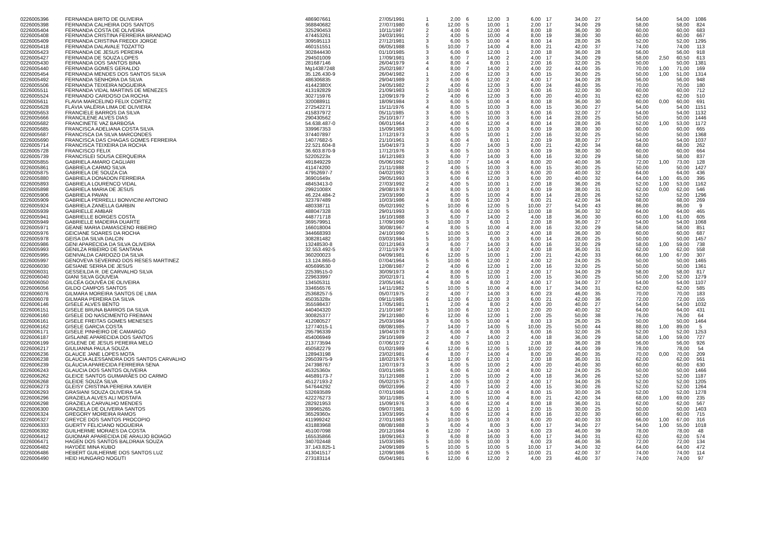| 0226005396 | FERNANDA BRITO DE OLIVEIRA | 486907661 | 27/05/1991 | 1 | 2,00 | 6 | 12,00 | 3 | 6,00 | 17 | 34,00 | 27 | 54,00 | | 54,00 | 1086 |
| 0226005398 | FERNANDA CALHEIRA DOS SANTOS | 368840682 | 27/07/1980 | 6 | 12,00 | 5 | 10,00 | 1 | 2,00 | 17 | 34,00 | 29 | 58,00 | | 58,00 | 824 |
| 0226005404 | FERNANDA COSTA DE OLIVEIRA | 325290453 | 10/11/1987 | 2 | 4,00 | 6 | 12,00 | 4 | 8,00 | 18 | 36,00 | 30 | 60,00 | | 60,00 | 683 |
| 0226005408 | FERNANDA CRISTINA FERREIRA BRANDAO | 474453261 | 24/03/1991 | 2 | 4,00 | 5 | 10,00 | 4 | 8,00 | 19 | 38,00 | 30 | 60,00 | | 60,00 | 667 |
| 0226005409 | FERNANDA CRISTINA FREDDI JORGE | 309595113 | 27/12/1981 | 3 | 6,00 | 5 | 10,00 | 4 | 8,00 | 14 | 28,00 | 26 | 52,00 | | 52,00 | 1295 |
| 0226005418 | FERNANDA DALAVALE TOZATTO | 460151551 | 06/05/1988 | 5 | 10,00 | 7 | 14,00 | 4 | 8,00 | 21 | 42,00 | 37 | 74,00 | | 74,00 | 113 |
| 0226005423 | FERNANDA DE JESUS PEREIRA | 302844430 | 01/10/1985 | 3 | 6,00 | 6 | 12,00 | 1 | 2,00 | 18 | 36,00 | 28 | 56,00 | | 56,00 | 918 |
| 0226005427 | FERNANDA DE SOUZA LOPES | 294501009 | 17/09/1981 | 3 | 6,00 | 7 | 14,00 | 2 | 4,00 | 17 | 34,00 | 29 | 58,00 | 2,50 | 60,50 | 613 |
| 0226005430 | FERNANDA DOS SANTOS BINA | 281687146 | 26/04/1979 | 4 | 8,00 | 4 | 8,00 | 1 | 2,00 | 16 | 32,00 | 25 | 50,00 | | 50,00 | 1381 |
| 0226005440 | FERNANDA GOMES GERALDO | Mg14387248 | 25/02/1987 | 4 | 8,00 | 7 | 14,00 | 2 | 4,00 | 22 | 44,00 | 35 | 70,00 | 1,00 | 71,00 | 169 |
| 0226005454 | FERNANDA MENDES DOS SANTOS SILVA | 35.126.430-9 | 26/04/1982 | 1 | 2,00 | 6 | 12,00 | 3 | 6,00 | 15 | 30,00 | 25 | 50,00 | 1,00 | 51,00 | 1314 |
| 0226005492 | FERNANDA SENHORA DA SILVA | 486306835 | 29/04/1989 | 3 | 6,00 | 6 | 12,00 | 2 | 4,00 | 17 | 34,00 | 28 | 56,00 | | 56,00 | 948 |
| 0226005506 | FERNANDA TEIXEIRA NOGUEIRA | 41442380X | 24/05/1982 | 2 | 4,00 | 6 | 12,00 | 3 | 6,00 | 24 | 48,00 | 35 | 70,00 | | 70,00 | 180 |
| 0226005511 | FERNANDA VIDAL MARTINS DE MENEZES | 413192829 | 21/09/1983 | 5 | 10,00 | 6 | 12,00 | 3 | 6,00 | 16 | 32,00 | 30 | 60,00 | | 60,00 | 712 |
| 0226005524 | FERNANDO CARDOSO DA ROCHA | 302715976 | 12/09/1979 | 2 | 4,00 | 6 | 12,00 | 3 | 6,00 | 20 | 40,00 | 31 | 62,00 | | 62,00 | 510 |
| 0226005611 | FLAVIA MARCELINO FELIX CORTEZ | 320088911 | 18/09/1984 | 3 | 6,00 | 5 | 10,00 | 4 | 8,00 | 18 | 36,00 | 30 | 60,00 | 0,00 | 60,00 | 691 |
| 0226005628 | FLÁVIA VALÉRIA LIMA DE OLIVIERA | 272542271 | 15/11/1976 | 4 | 8,00 | 5 | 10,00 | 3 | 6,00 | 15 | 30,00 | 27 | 54,00 | | 54,00 | 1151 |
| 0226005653 | FRANCIELE BARROS DA SILVA | 415837972 | 05/11/1985 | 3 | 6,00 | 5 | 10,00 | 3 | 6,00 | 16 | 32,00 | 27 | 54,00 | | 54,00 | 1132 |
| 0226005666 | FRANCILENE ALVES DIAS | 290430562 | 25/10/1977 | 3 | 6,00 | 5 | 10,00 | 3 | 6,00 | 14 | 28,00 | 25 | 50,00 | | 50,00 | 1446 |
| 0226005682 | FRANCINETE VAZ BARBOSA | 54.638.487-0 | 06/01/1964 | 2 | 4,00 | 6 | 12,00 | 4 | 8,00 | 14 | 28,00 | 26 | 52,00 | 1,00 | 53,00 | 1172 |
| 0226005685 | FRANCISCA ADELIANA COSTA SILVA | 339967353 | 15/09/1983 | 3 | 6,00 | 5 | 10,00 | 3 | 6,00 | 19 | 38,00 | 30 | 60,00 | | 60,00 | 665 |
| 0226005687 | FRANCISCA DA SILVA MARCONDES | 374407897 | 17/12/1973 | 3 | 6,00 | 5 | 10,00 | 1 | 2,00 | 16 | 32,00 | 25 | 50,00 | | 50,00 | 1368 |
| 0226005690 | FRANCISCA DAS CHAGAS GOMES FERREIRA | 14077682-5 | 21/10/1961 | 3 | 6,00 | 4 | 8,00 | 1 | 2,00 | 19 | 38,00 | 27 | 54,00 | | 54,00 | 1037 |
| 0226005714 | FRANCISCA TEIXEIRA DA ROCHA | 22.521.604-8 | 15/04/1973 | 3 | 6,00 | 7 | 14,00 | 3 | 6,00 | 21 | 42,00 | 34 | 68,00 | | 68,00 | 262 |
| 0226005728 | FRANCISCO FELIX | 36.603.870-9 | 17/12/1976 | 3 | 6,00 | 5 | 10,00 | 3 | 6,00 | 19 | 38,00 | 30 | 60,00 | | 60,00 | 664 |
| 0226005739 | FRANCISLEI SOUSA CERQUEIRA | 52205223x | 16/12/1983 | 3 | 6,00 | 7 | 14,00 | 3 | 6,00 | 16 | 32,00 | 29 | 58,00 | | 58,00 | 837 |
| 0226005855 | GABRIELA AMARO CAGLIARI | 491849229 | 05/06/1992 | 5 | 10,00 | 7 | 14,00 | 4 | 8,00 | 20 | 40,00 | 36 | 72,00 | 1,00 | 73,00 | 128 |
| 0226005861 | GABRIELA CARMO SILVA | 411474200 | 21/11/1988 | 2 | 4,00 | 5 | 10,00 | 3 | 6,00 | 15 | 30,00 | 25 | 50,00 | | 50,00 | 1427 |
| 0226005875 | GABRIELA DE SOUZA CIA | 47952697-7 | 04/02/1992 | 3 | 6,00 | 6 | 12,00 | 3 | 6,00 | 20 | 40,00 | 32 | 64,00 | | 64,00 | 436 |
| 0226005880 | GABRIELA DONADON FERREIRA | 36901649x | 29/05/1993 | 3 | 6,00 | 6 | 12,00 | 3 | 6,00 | 20 | 40,00 | 32 | 64,00 | 1,00 | 65,00 | 395 |
| 0226005893 | GABRIELA LOURENCO VIDAL | 48453413-0 | 27/03/1992 | 2 | 4,00 | 5 | 10,00 | 1 | 2,00 | 18 | 36,00 | 26 | 52,00 | 1,00 | 53,00 | 1162 |
| 0226005898 | GABRIELA MARIA DE JESUS | 29921008X | 29/08/1978 | 4 | 8,00 | 5 | 10,00 | 3 | 6,00 | 19 | 38,00 | 31 | 62,00 | 0,00 | 62,00 | 546 |
| 0226005906 | GABRIELA PAVAN | 46.224.484-2 | 23/03/1990 | 3 | 6,00 | 5 | 10,00 | 4 | 8,00 | 14 | 28,00 | 26 | 52,00 | | 52,00 | 1296 |
| 0226005909 | GABRIELA PERRELLI BONVICINI ANTONIO | 323797489 | 10/03/1986 | 4 | 8,00 | 6 | 12,00 | 3 | 6,00 | 21 | 42,00 | 34 | 68,00 | | 68,00 | 269 |
| 0226005924 | GABRIELA ZANELLA GARBIN | 480338711 | 05/02/1992 | 5 | 10,00 | 6 | 12,00 | 5 | 10,00 | 27 | 54,00 | 43 | 86,00 | | 86,00 | 9 |
| 0226005939 | GABRIELLE AMBAR | 488047328 | 29/01/1993 | 3 | 6,00 | 6 | 12,00 | 5 | 10,00 | 18 | 36,00 | 32 | 64,00 | | 64,00 | 465 |
| 0226005941 | GABRIELLE BORGES COSTA | 448771718 | 16/10/1988 | 3 | 6,00 | 7 | 14,00 | 2 | 4,00 | 18 | 36,00 | 30 | 60,00 | 1,00 | 61,00 | 605 |
| 0226005949 | GABRIELLE MADEIRA DUARTE | 369579951 | 17/09/1990 | 5 | 10,00 | 3 | 6,00 | 1 | 2,00 | 18 | 36,00 | 27 | 54,00 | | 54,00 | 1068 |
| 0226005971 | GEANE MARIA DAMASCENO RIBEIRO | 166018004 | 30/08/1967 | 4 | 8,00 | 5 | 10,00 | 4 | 8,00 | 16 | 32,00 | 29 | 58,00 | | 58,00 | 851 |
| 0226005976 | GEICIANE SOARES DA ROCHA | 344668393 | 24/10/1990 | 5 | 10,00 | 5 | 10,00 | 2 | 4,00 | 18 | 36,00 | 30 | 60,00 | | 60,00 | 687 |
| 0226005978 | GEISA DA SILVA DALCIN | 308281482 | 03/03/1984 | 5 | 10,00 | 3 | 6,00 | 3 | 6,00 | 14 | 28,00 | 25 | 50,00 | | 50,00 | 1457 |
| 0226005986 | GENI APARECIDA DA SILVA OLIVEIRA | 13248530-8 | 02/12/1963 | 3 | 6,00 | 7 | 14,00 | 3 | 6,00 | 16 | 32,00 | 29 | 58,00 | 1,00 | 59,00 | 738 |
| 0226005993 | GENILZA RIBEIRO DE SANTANA | 32.553.492-5 | 27/11/1979 | 4 | 8,00 | 7 | 14,00 | 2 | 4,00 | 18 | 36,00 | 31 | 62,00 | | 62,00 | 558 |
| 0226005995 | GENIVALDA CARDOZO DA SILVA | 360200023 | 04/09/1981 | 6 | 12,00 | 5 | 10,00 | 1 | 2,00 | 21 | 42,00 | 33 | 66,00 | 1,00 | 67,00 | 307 |
| 0226005997 | GENOVEVA SEVERINO DOS RESES MARTINEZ | 13.124.865-0 | 07/04/1964 | 5 | 10,00 | 6 | 12,00 | 2 | 4,00 | 12 | 24,00 | 25 | 50,00 | | 50,00 | 1465 |
| 0226006030 | GESIANE SERRA DE JESUS | 405699530 | 12/08/1987 | 2 | 4,00 | 6 | 12,00 | 1 | 2,00 | 16 | 32,00 | 25 | 50,00 | | 50,00 | 1361 |
| 0226006031 | GESSEILDA R. DE CARVALHO SILVA | 22539515-0 | 30/09/1973 | 4 | 8,00 | 6 | 12,00 | 2 | 4,00 | 17 | 34,00 | 29 | 58,00 | | 58,00 | 817 |
| 0226006040 | GIANI SILVA GOUVEIA | 229633997 | 20/02/1971 | 4 | 8,00 | 5 | 10,00 | 1 | 2,00 | 15 | 30,00 | 25 | 50,00 | 2,00 | 52,00 | 1279 |
| 0226006050 | GILCÉA GOUVÊA DE OLIVEIRA | 134505311 | 23/05/1961 | 4 | 8,00 | 4 | 8,00 | 2 | 4,00 | 17 | 34,00 | 27 | 54,00 | | 54,00 | 1107 |
| 0226006056 | GILDO CAMPOS SANTOS | 334656576 | 14/11/1982 | 5 | 10,00 | 5 | 10,00 | 4 | 8,00 | 17 | 34,00 | 31 | 62,00 | | 62,00 | 585 |
| 0226006076 | GILMARA MOREIRA SANTOS DE LIMA | 25368257-5 | 05/07/1975 | 2 | 4,00 | 7 | 14,00 | 3 | 6,00 | 23 | 46,00 | 35 | 70,00 | | 70,00 | 183 |
| 0226006078 | GILMARA PEREIRA DA SILVA | 45035328x | 09/11/1985 | 6 | 12,00 | 6 | 12,00 | 3 | 6,00 | 21 | 42,00 | 36 | 72,00 | | 72,00 | 155 |
| 0226006146 | GISELE ALVES BENTO | 355598437 | 17/05/1981 | 1 | 2,00 | 4 | 8,00 | 2 | 4,00 | 20 | 40,00 | 27 | 54,00 | | 54,00 | 1032 |
| 0226006151 | GISELE BRUNA BARROS DA SILVA | 440404320 | 21/10/1987 | 5 | 10,00 | 6 | 12,00 | 1 | 2,00 | 20 | 40,00 | 32 | 64,00 | | 64,00 | 431 |
| 0226006160 | GISELE DO NASCIMENTO FREIMAN | 300825377 | 29/12/1980 | 6 | 12,00 | 6 | 12,00 | 1 | 2,00 | 25 | 50,00 | 38 | 76,00 | | 76,00 | 64 |
| 0226006161 | GISELE FREITAS GOMES MENESES | 412080527 | 25/03/1984 | 3 | 6,00 | 5 | 10,00 | 4 | 8,00 | 13 | 26,00 | 25 | 50,00 | | 50,00 | 1464 |
| 0226006162 | GISELE GARCIA COSTA | 12774015-1 | 08/08/1985 | 7 | 14,00 | 7 | 14,00 | 5 | 10,00 | 25 | 50,00 | 44 | 88,00 | 1,00 | 89,00 | 5 |
| 0226006171 | GISELE PINHEIRO DE CAMARGO | 295796339 | 19/04/1978 | 3 | 6,00 | 4 | 8,00 | 3 | 6,00 | 16 | 32,00 | 26 | 52,00 | | 52,00 | 1253 |
| 0226006187 | GISLAINE APARECIDA DOS SANTOS | 454006949 | 29/10/1989 | 2 | 4,00 | 7 | 14,00 | 2 | 4,00 | 18 | 36,00 | 29 | 58,00 | 1,00 | 59,00 | 727 |
| 0226006199 | GISLENE DE JESUS PEREIRA MELO | 213773594 | 07/06/1972 | 4 | 8,00 | 5 | 10,00 | 1 | 2,00 | 18 | 36,00 | 28 | 56,00 | | 56,00 | 926 |
| 0226006217 | GIULIANNA PAULA SOUZA | 450582279 | 01/02/1989 | 6 | 12,00 | 6 | 12,00 | 5 | 10,00 | 22 | 44,00 | 39 | 78,00 | | 78,00 | 54 |
| 0226006236 | GLAUCE JANE LOPES MOTA | 128943198 | 23/02/1981 | 4 | 8,00 | 7 | 14,00 | 4 | 8,00 | 20 | 40,00 | 35 | 70,00 | 0,00 | 70,00 | 209 |
| 0226006238 | GLAUCIA ALESSANDRA DOS SANTOS CARVALHO | 29503975-9 | 18/02/1976 | 6 | 12,00 | 6 | 12,00 | 1 | 2,00 | 18 | 36,00 | 31 | 62,00 | | 62,00 | 561 |
| 0226006239 | GLÁUCIA APARECIDA FERREIRA SENA | 247398767 | 12/07/1973 | 3 | 6,00 | 5 | 10,00 | 2 | 4,00 | 20 | 40,00 | 30 | 60,00 | | 60,00 | 630 |
| 0226006243 | GLAUCIA DOS SANTOS OLIVEIRA | 45325360x | 03/01/1985 | 3 | 6,00 | 6 | 12,00 | 4 | 8,00 | 12 | 24,00 | 25 | 50,00 | | 50,00 | 1466 |
| 0226006262 | GLEICE SANTOS GUIMARÃES DO CARMO | 44589173-7 | 31/12/1988 | 1 | 2,00 | 5 | 10,00 | 2 | 4,00 | 18 | 36,00 | 26 | 52,00 | | 52,00 | 1187 |
| 0226006268 | GLEIDE SOUZA SILVA | 45127193-2 | 05/02/1975 | 2 | 4,00 | 5 | 10,00 | 2 | 4,00 | 17 | 34,00 | 26 | 52,00 | | 52,00 | 1205 |
| 0226006273 | GLEISY CRISTINA PEREIRA XAVIER | 547644292 | 09/02/1996 | 2 | 4,00 | 7 | 14,00 | 2 | 4,00 | 15 | 30,00 | 26 | 52,00 | | 52,00 | 1264 |
| 0226006293 | GRASIANI SOUZA OLIVEIRA SA | 532693589 | 07/01/1986 | 1 | 2,00 | 6 | 12,00 | 4 | 8,00 | 15 | 30,00 | 26 | 52,00 | | 52,00 | 1278 |
| 0226006296 | GRAZIELA ALVES ALI MOSTAFA | 422276273 | 30/11/1985 | 4 | 8,00 | 5 | 10,00 | 4 | 8,00 | 21 | 42,00 | 34 | 68,00 | 1,00 | 69,00 | 235 |
| 0226006298 | GRAZIELA CARVALHO MENDES | 282921953 | 15/09/1976 | 3 | 6,00 | 6 | 12,00 | 4 | 8,00 | 18 | 36,00 | 31 | 62,00 | | 62,00 | 567 |
| 0226006300 | GRAZIELA DE OLIVEIRA SANTOS | 339965265 | 09/07/1981 | 3 | 6,00 | 6 | 12,00 | 1 | 2,00 | 15 | 30,00 | 25 | 50,00 | | 50,00 | 1403 |
| 0226006324 | GREGORY MOREIRA RAMOS | 36529360x | 13/03/1995 | 4 | 8,00 | 6 | 12,00 | 4 | 8,00 | 16 | 32,00 | 30 | 60,00 | | 60,00 | 715 |
| 0226006327 | GREYCE DOS SANTOS PROCOPIO | 411999242 | 27/01/1983 | 5 | 10,00 | 5 | 10,00 | 3 | 6,00 | 20 | 40,00 | 33 | 66,00 | 1,00 | 67,00 | 316 |
| 0226006333 | GUERTY FELICIANO NOGUEIRA | 431883968 | 08/08/1988 | 3 | 6,00 | 4 | 8,00 | 3 | 6,00 | 17 | 34,00 | 27 | 54,00 | 1,00 | 55,00 | 1018 |
| 0226006392 | GUILHERME MORAES DA COSTA | 451007098 | 20/12/1984 | 6 | 12,00 | 7 | 14,00 | 3 | 6,00 | 23 | 46,00 | 39 | 78,00 | | 78,00 | 48 |
| 0226006412 | GUIOMAR APARECIDA DE ARAUJO BOIAGO | 165535866 | 18/09/1963 | 3 | 6,00 | 8 | 16,00 | 3 | 6,00 | 17 | 34,00 | 31 | 62,00 | | 62,00 | 574 |
| 0226006471 | HAGEN DOS SANTOS BALDRAIA SOUZA | 340702448 | 15/03/1985 | 5 | 10,00 | 5 | 10,00 | 3 | 6,00 | 23 | 46,00 | 36 | 72,00 | | 72,00 | 134 |
| 0226006482 | HAYDÉE MINA KUBO | 37.143.825-1 | 24/09/1989 | 5 | 10,00 | 5 | 10,00 | 5 | 10,00 | 17 | 34,00 | 32 | 64,00 | | 64,00 | 472 |
| 0226006486 | HEBERT GUILHERME DOS SANTOS LUZ | 413041517 | 12/09/1986 | 5 | 10,00 | 6 | 12,00 | 5 | 10,00 | 21 | 42,00 | 37 | 74,00 | | 74,00 | 114 |
| 0226006490 | HEID HUNGARO NOGUTI | 273183114 | 05/04/1981 | 6 | 12,00 | 6 | 12,00 | 2 | 4,00 | 23 | 46,00 | 37 | 74,00 | | 74,00 | 97 |